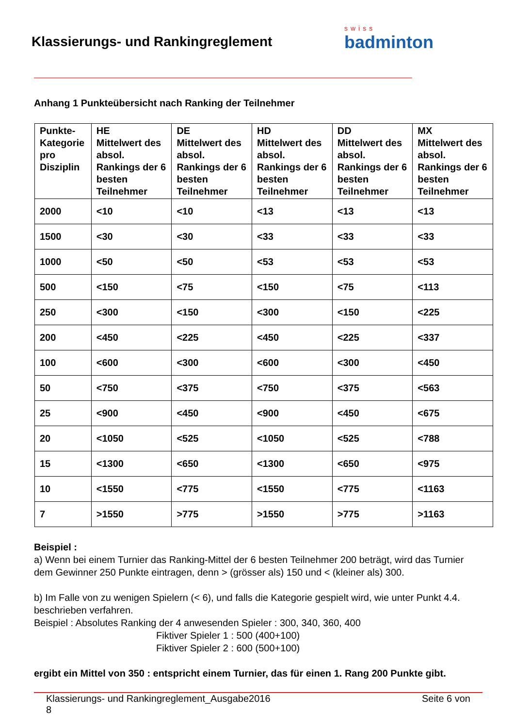Klassierungs- und Rankingreglement
swiss
badminton
Anhang 1 Punkteübersicht nach Ranking der Teilnehmer
| Punkte- Kategorie pro Disziplin | HE Mittelwert des absol. Rankings der 6 besten Teilnehmer | DE Mittelwert des absol. Rankings der 6 besten Teilnehmer | HD Mittelwert des absol. Rankings der 6 besten Teilnehmer | DD Mittelwert des absol. Rankings der 6 besten Teilnehmer | MX Mittelwert des absol. Rankings der 6 besten Teilnehmer |
| --- | --- | --- | --- | --- | --- |
| 2000 | <10 | <10 | <13 | <13 | <13 |
| 1500 | <30 | <30 | <33 | <33 | <33 |
| 1000 | <50 | <50 | <53 | <53 | <53 |
| 500 | <150 | <75 | <150 | <75 | <113 |
| 250 | <300 | <150 | <300 | <150 | <225 |
| 200 | <450 | <225 | <450 | <225 | <337 |
| 100 | <600 | <300 | <600 | <300 | <450 |
| 50 | <750 | <375 | <750 | <375 | <563 |
| 25 | <900 | <450 | <900 | <450 | <675 |
| 20 | <1050 | <525 | <1050 | <525 | <788 |
| 15 | <1300 | <650 | <1300 | <650 | <975 |
| 10 | <1550 | <775 | <1550 | <775 | <1163 |
| 7 | >1550 | >775 | >1550 | >775 | >1163 |
Beispiel :
a) Wenn bei einem Turnier das Ranking-Mittel der 6 besten Teilnehmer 200 beträgt, wird das Turnier dem Gewinner 250 Punkte eintragen, denn > (grösser als) 150 und < (kleiner als) 300.
b) Im Falle von zu wenigen Spielern (< 6), und falls die Kategorie gespielt wird, wie unter Punkt 4.4. beschrieben verfahren.
Beispiel : Absolutes Ranking der 4 anwesenden Spieler : 300, 340, 360, 400
Fiktiver Spieler 1 : 500 (400+100)
Fiktiver Spieler 2 : 600 (500+100)
ergibt ein Mittel von 350 : entspricht einem Turnier, das für einen 1. Rang 200 Punkte gibt.
Klassierungs- und Rankingreglement_Ausgabe2016
8 Seite 6 von